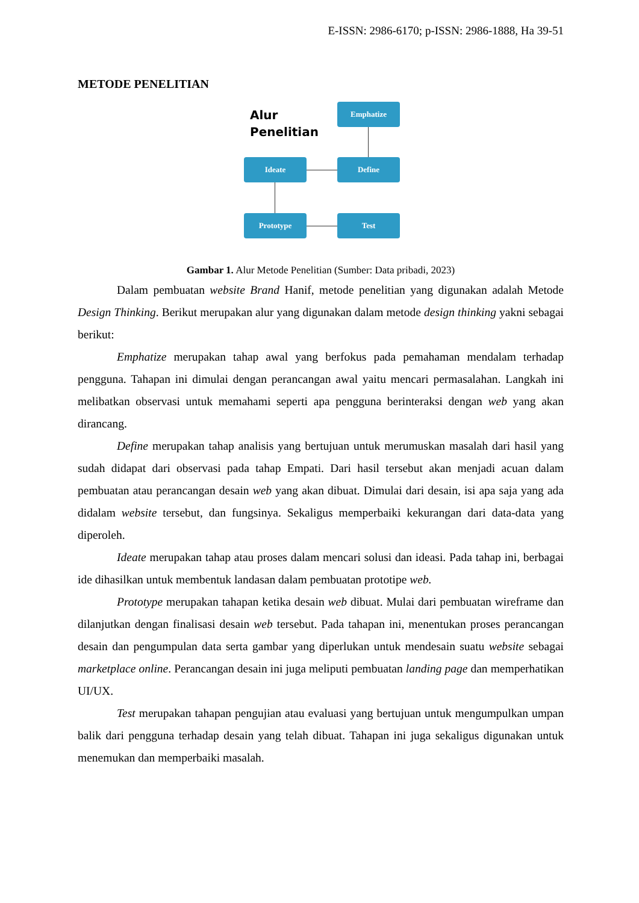E-ISSN: 2986-6170; p-ISSN: 2986-1888, Ha 39-51
METODE PENELITIAN
Alur
Penelitian
Emphatize
Define
Ideate
Prototype Test
Gambar 1. Alur Metode Penelitian (Sumber: Data pribadi, 2023)
Dalam pembuatan website Brand Hanif, metode penelitian yang digunakan adalah Metode Design Thinking. Berikut merupakan alur yang digunakan dalam metode design thinking yakni sebagai berikut:
Emphatize merupakan tahap awal yang berfokus pada pemahaman mendalam terhadap pengguna. Tahapan ini dimulai dengan perancangan awal yaitu mencari permasalahan. Langkah ini melibatkan observasi untuk memahami seperti apa pengguna berinteraksi dengan web yang akan dirancang.
Define merupakan tahap analisis yang bertujuan untuk merumuskan masalah dari hasil yang sudah didapat dari observasi pada tahap Empati. Dari hasil tersebut akan menjadi acuan dalam pembuatan atau perancangan desain web yang akan dibuat. Dimulai dari desain, isi apa saja yang ada didalam website tersebut, dan fungsinya. Sekaligus memperbaiki kekurangan dari data-data yang diperoleh.
Ideate merupakan tahap atau proses dalam mencari solusi dan ideasi. Pada tahap ini, berbagai ide dihasilkan untuk membentuk landasan dalam pembuatan prototipe web.
Prototype merupakan tahapan ketika desain web dibuat. Mulai dari pembuatan wireframe dan dilanjutkan dengan finalisasi desain web tersebut. Pada tahapan ini, menentukan proses perancangan desain dan pengumpulan data serta gambar yang diperlukan untuk mendesain suatu website sebagai marketplace online. Perancangan desain ini juga meliputi pembuatan landing page dan memperhatikan UI/UX.
Test merupakan tahapan pengujian atau evaluasi yang bertujuan untuk mengumpulkan umpan balik dari pengguna terhadap desain yang telah dibuat. Tahapan ini juga sekaligus digunakan untuk menemukan dan memperbaiki masalah.